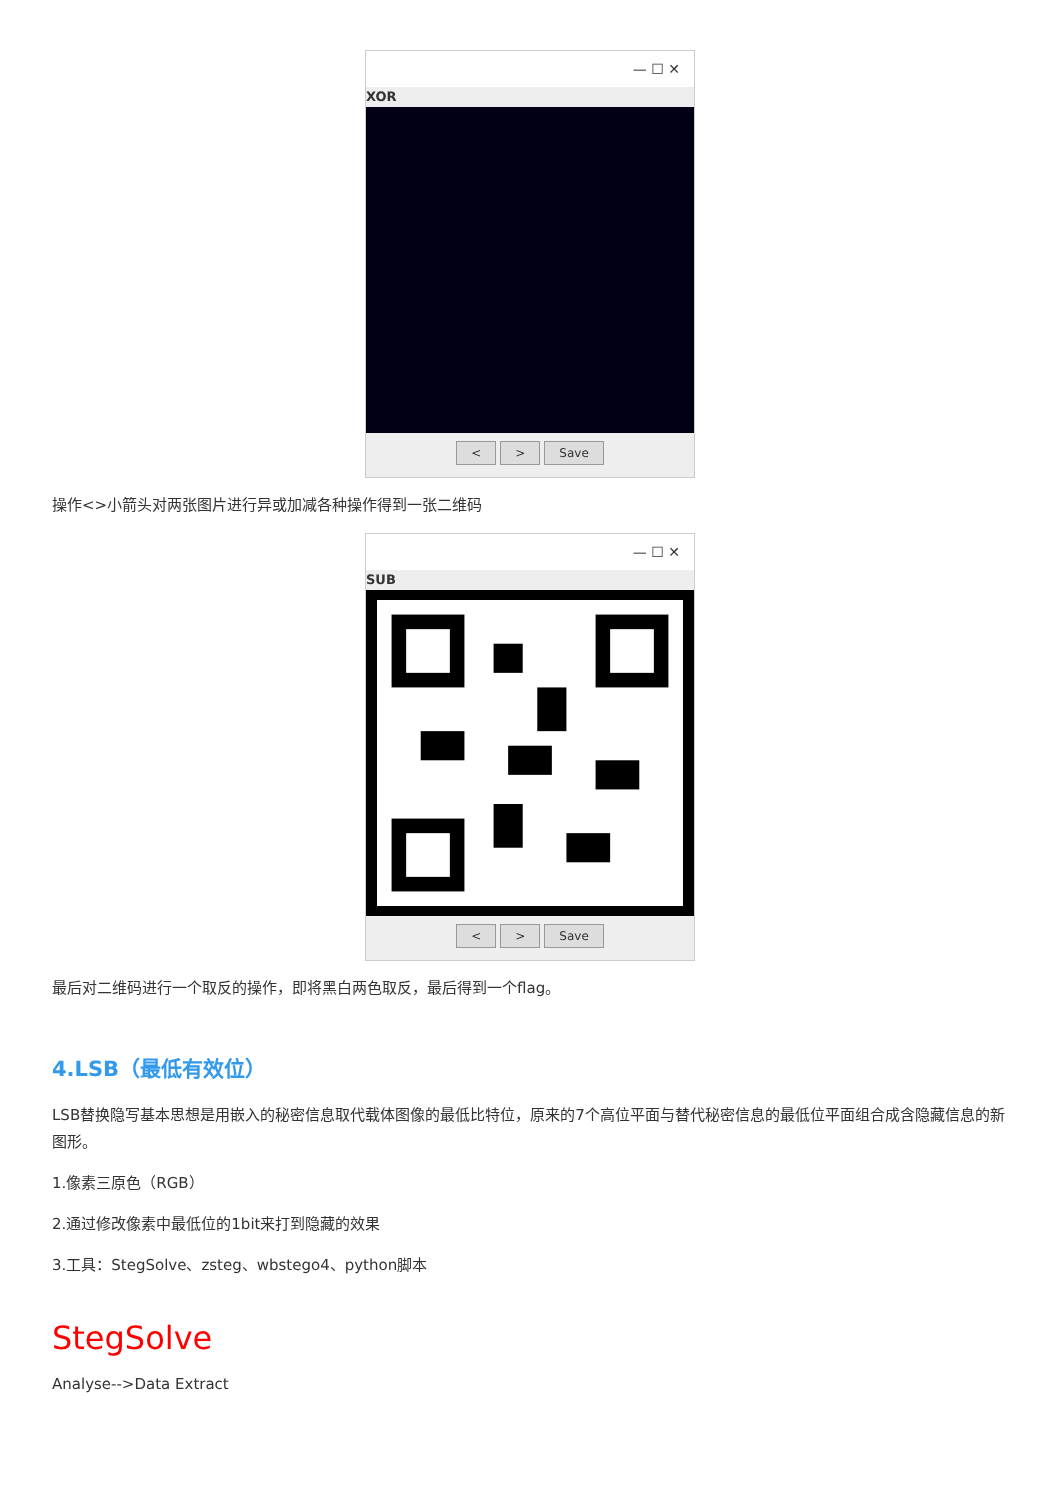— ☐ ✕
XOR
< > Save
操作<>小箭头对两张图片进行异或加减各种操作得到一张二维码
— ☐ ✕
SUB
< > Save
最后对二维码进行一个取反的操作，即将黑白两色取反，最后得到一个flag。
4.LSB（最低有效位）
LSB替换隐写基本思想是用嵌入的秘密信息取代载体图像的最低比特位，原来的7个高位平面与替代秘密信息的最低位平面组合成含隐藏信息的新图形。
1.像素三原色（RGB）
2.通过修改像素中最低位的1bit来打到隐藏的效果
3.工具：StegSolve、zsteg、wbstego4、python脚本
StegSolve
Analyse-->Data Extract